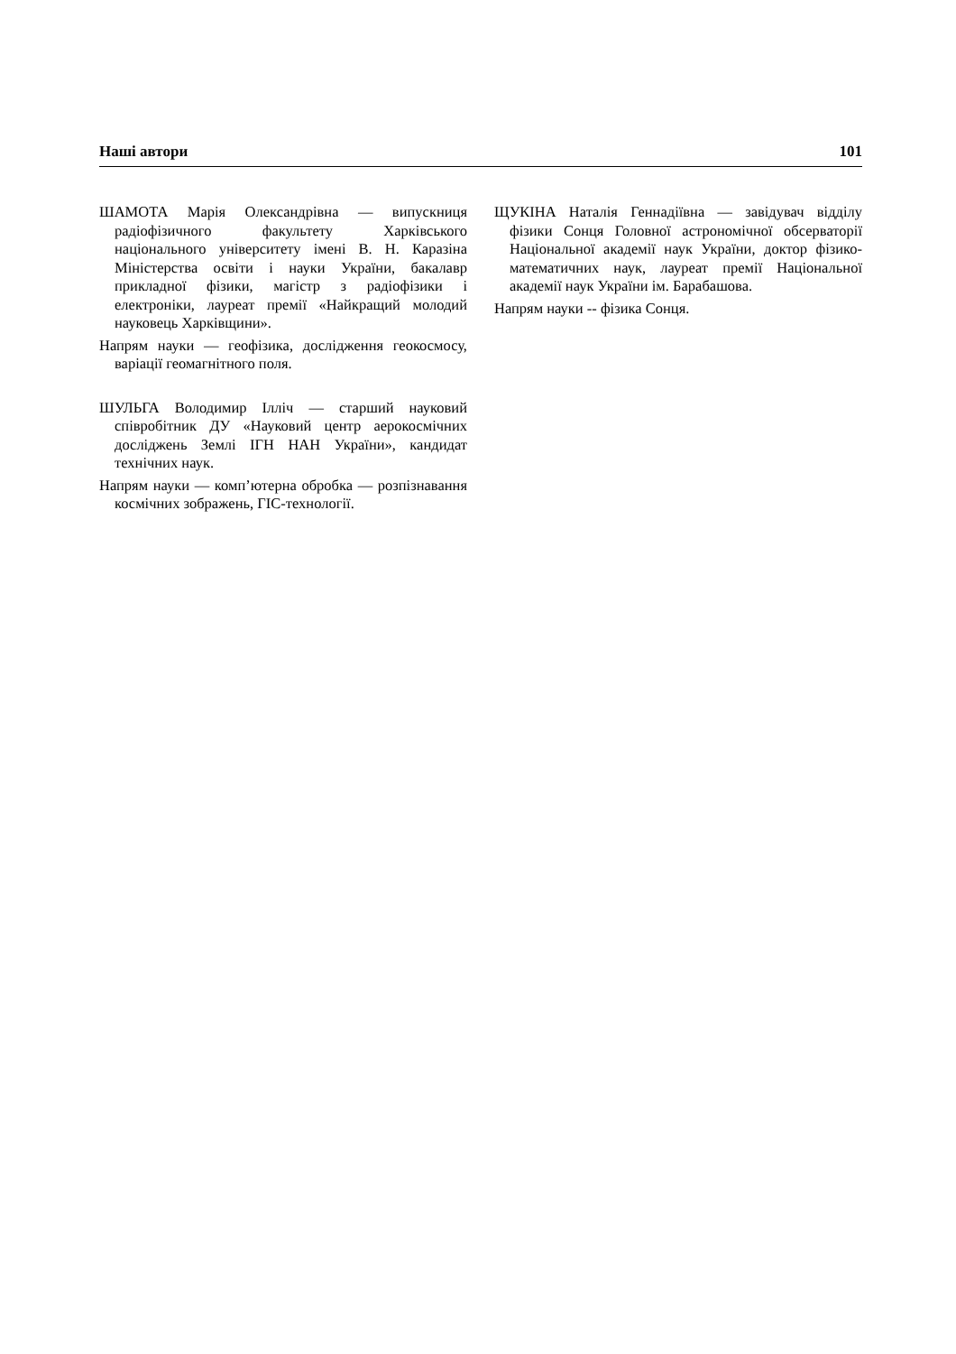Наші автори 101
ШАМОТА Марія Олександрівна — випускниця радіофізичного факультету Харківського національного університету імені В. Н. Каразіна Міністерства освіти і науки України, бакалавр прикладної фізики, магістр з радіофізики і електроніки, лауреат премії «Найкращий молодий науковець Харківщини».
Напрям науки — геофізика, дослідження геокосмосу, варіації геомагнітного поля.
ШУЛЬГА Володимир Ілліч — старший науковий співробітник ДУ «Науковий центр аерокосмічних досліджень Землі ІГН НАН України», кандидат технічних наук.
Напрям науки — комп’ютерна обробка — розпізнавання космічних зображень, ГІС-технології.
ЩУКІНА Наталія Геннадіївна — завідувач відділу фізики Сонця Головної астрономічної обсерваторії Національної академії наук України, доктор фізико-математичних наук, лауреат премії Національної академії наук України ім. Барабашова.
Напрям науки -- фізика Сонця.